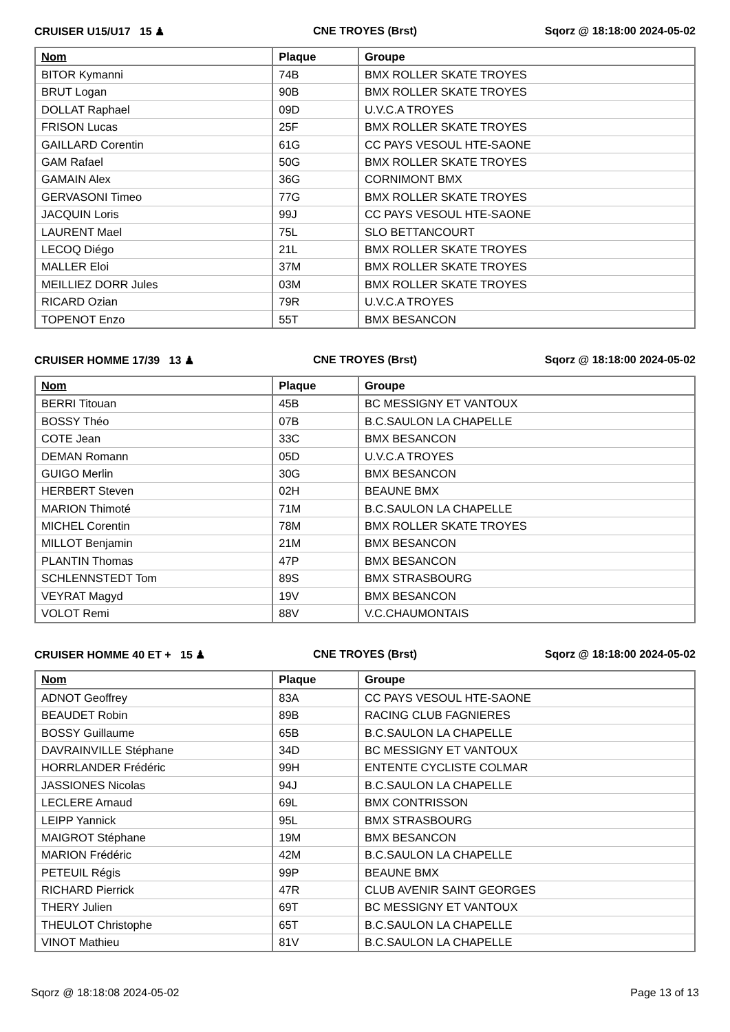CRUISER U15/U17 15 ♟ CNE TROYES (Brst) Sqorz @ 18:18:00 2024-05-02
| Nom | Plaque | Groupe |
| --- | --- | --- |
| BITOR Kymanni | 74B | BMX ROLLER SKATE TROYES |
| BRUT Logan | 90B | BMX ROLLER SKATE TROYES |
| DOLLAT Raphael | 09D | U.V.C.A TROYES |
| FRISON Lucas | 25F | BMX ROLLER SKATE TROYES |
| GAILLARD Corentin | 61G | CC PAYS VESOUL HTE-SAONE |
| GAM Rafael | 50G | BMX ROLLER SKATE TROYES |
| GAMAIN Alex | 36G | CORNIMONT BMX |
| GERVASONI Timeo | 77G | BMX ROLLER SKATE TROYES |
| JACQUIN Loris | 99J | CC PAYS VESOUL HTE-SAONE |
| LAURENT Mael | 75L | SLO BETTANCOURT |
| LECOQ Diégo | 21L | BMX ROLLER SKATE TROYES |
| MALLER Eloi | 37M | BMX ROLLER SKATE TROYES |
| MEILLIEZ DORR Jules | 03M | BMX ROLLER SKATE TROYES |
| RICARD Ozian | 79R | U.V.C.A TROYES |
| TOPENOT Enzo | 55T | BMX BESANCON |
CRUISER HOMME 17/39 13 ♟ CNE TROYES (Brst) Sqorz @ 18:18:00 2024-05-02
| Nom | Plaque | Groupe |
| --- | --- | --- |
| BERRI Titouan | 45B | BC MESSIGNY ET VANTOUX |
| BOSSY Théo | 07B | B.C.SAULON LA CHAPELLE |
| COTE Jean | 33C | BMX BESANCON |
| DEMAN Romann | 05D | U.V.C.A TROYES |
| GUIGO Merlin | 30G | BMX BESANCON |
| HERBERT Steven | 02H | BEAUNE BMX |
| MARION Thimoté | 71M | B.C.SAULON LA CHAPELLE |
| MICHEL Corentin | 78M | BMX ROLLER SKATE TROYES |
| MILLOT Benjamin | 21M | BMX BESANCON |
| PLANTIN Thomas | 47P | BMX BESANCON |
| SCHLENNSTEDT Tom | 89S | BMX STRASBOURG |
| VEYRAT Magyd | 19V | BMX BESANCON |
| VOLOT Remi | 88V | V.C.CHAUMONTAIS |
CRUISER HOMME 40 ET + 15 ♟ CNE TROYES (Brst) Sqorz @ 18:18:00 2024-05-02
| Nom | Plaque | Groupe |
| --- | --- | --- |
| ADNOT Geoffrey | 83A | CC PAYS VESOUL HTE-SAONE |
| BEAUDET Robin | 89B | RACING CLUB FAGNIERES |
| BOSSY Guillaume | 65B | B.C.SAULON LA CHAPELLE |
| DAVRAINVILLE Stéphane | 34D | BC MESSIGNY ET VANTOUX |
| HORRLANDER Frédéric | 99H | ENTENTE CYCLISTE COLMAR |
| JASSIONES Nicolas | 94J | B.C.SAULON LA CHAPELLE |
| LECLERE Arnaud | 69L | BMX CONTRISSON |
| LEIPP Yannick | 95L | BMX STRASBOURG |
| MAIGROT Stéphane | 19M | BMX BESANCON |
| MARION Frédéric | 42M | B.C.SAULON LA CHAPELLE |
| PETEUIL Régis | 99P | BEAUNE BMX |
| RICHARD Pierrick | 47R | CLUB AVENIR SAINT GEORGES |
| THERY Julien | 69T | BC MESSIGNY ET VANTOUX |
| THEULOT Christophe | 65T | B.C.SAULON LA CHAPELLE |
| VINOT Mathieu | 81V | B.C.SAULON LA CHAPELLE |
Sqorz @ 18:18:08 2024-05-02 Page 13 of 13